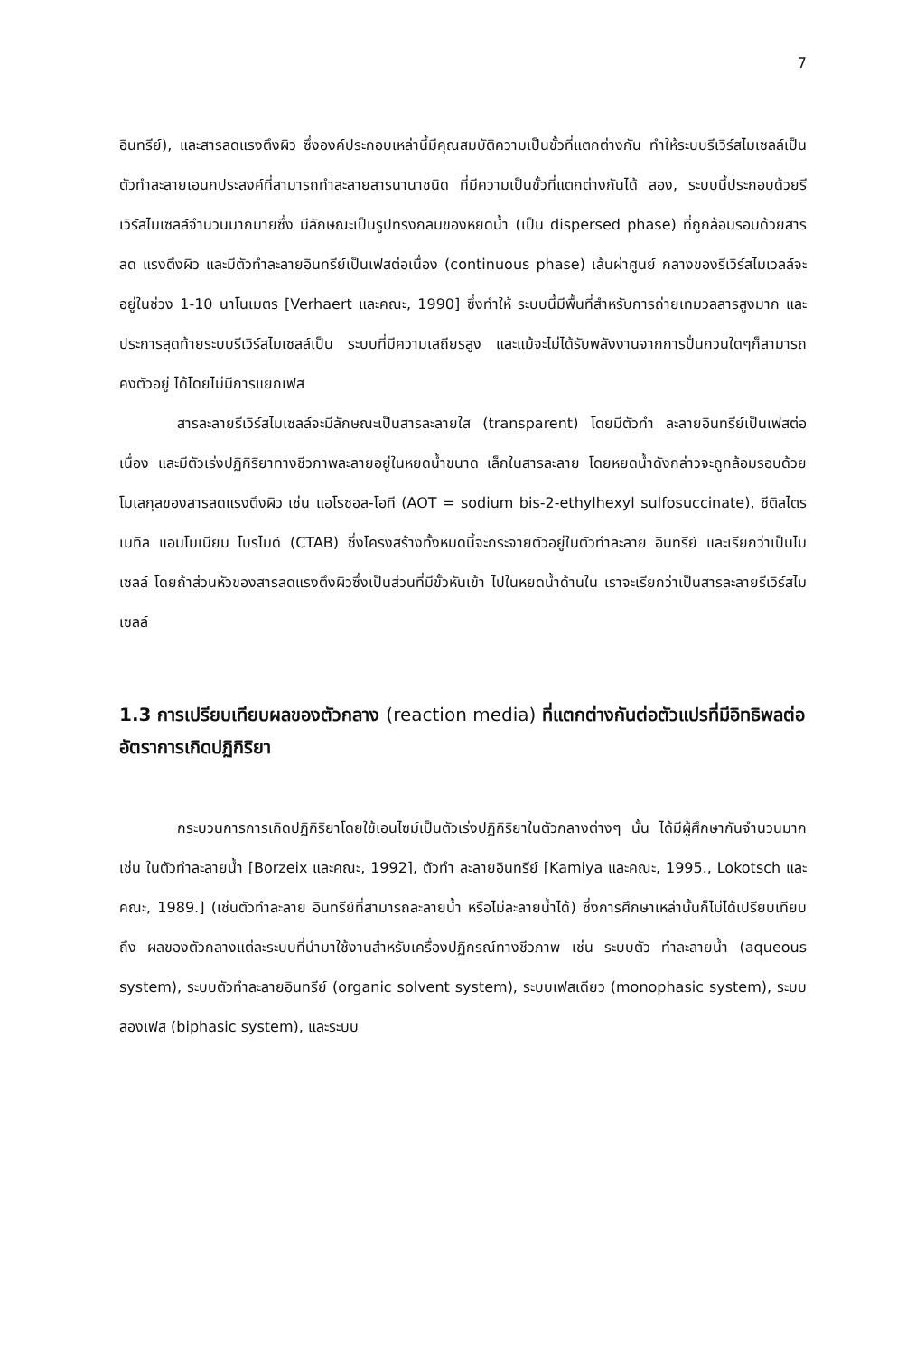7
อินทรีย์), และสารลดแรงตึงผิว ซึ่งองค์ประกอบเหล่านี้มีคุณสมบัติความเป็นขั้วที่แตกต่างกัน ทำให้ระบบรีเวิร์สไมเซลล์เป็นตัวทำละลายเอนกประสงค์ที่สามารถทำละลายสารนานาชนิด ที่มีความเป็นขั้วที่แตกต่างกันได้ สอง, ระบบนี้ประกอบด้วยรีเวิร์สไมเซลล์จำนวนมากมายซึ่ง มีลักษณะเป็นรูปทรงกลมของหยดน้ำ (เป็น dispersed phase) ที่ถูกล้อมรอบด้วยสารลด แรงตึงผิว และมีตัวทำละลายอินทรีย์เป็นเฟสต่อเนื่อง (continuous phase) เส้นผ่าศูนย์ กลางของรีเวิร์สไมเวลล์จะอยู่ในช่วง 1-10 นาโนเมตร [Verhaert และคณะ, 1990] ซึ่งทำให้ ระบบนี้มีพื้นที่สำหรับการถ่ายเทมวลสารสูงมาก และประการสุดท้ายระบบรีเวิร์สไมเซลล์เป็น ระบบที่มีความเสถียรสูง และแม้จะไม่ได้รับพลังงานจากการปั่นกวนใดๆก็สามารถคงตัวอยู่ ได้โดยไม่มีการแยกเฟส
สารละลายรีเวิร์สไมเซลล์จะมีลักษณะเป็นสารละลายใส (transparent) โดยมีตัวทำ ละลายอินทรีย์เป็นเฟสต่อเนื่อง และมีตัวเร่งปฏิกิริยาทางชีวภาพละลายอยู่ในหยดน้ำขนาด เล็กในสารละลาย โดยหยดน้ำดังกล่าวจะถูกล้อมรอบด้วยโมเลกุลของสารลดแรงตึงผิว เช่น แอโรซอล-โอที (AOT = sodium bis-2-ethylhexyl sulfosuccinate), ซีติลไตรเมทิล แอมโมเนียม โบรไมด์ (CTAB) ซึ่งโครงสร้างทั้งหมดนี้จะกระจายตัวอยู่ในตัวทำละลาย อินทรีย์ และเรียกว่าเป็นไมเซลล์ โดยถ้าส่วนหัวของสารลดแรงตึงผิวซึ่งเป็นส่วนที่มีขั้วหันเข้า ไปในหยดน้ำด้านใน เราจะเรียกว่าเป็นสารละลายรีเวิร์สไมเซลล์
1.3 การเปรียบเทียบผลของตัวกลาง (reaction media) ที่แตกต่างกันต่อตัวแปรที่มีอิทธิพลต่ออัตราการเกิดปฏิกิริยา
กระบวนการการเกิดปฏิกิริยาโดยใช้เอนไซม์เป็นตัวเร่งปฏิกิริยาในตัวกลางต่างๆ นั้น ได้มีผู้ศึกษากันจำนวนมาก เช่น ในตัวทำละลายน้ำ [Borzeix และคณะ, 1992], ตัวทำ ละลายอินทรีย์ [Kamiya และคณะ, 1995., Lokotsch และคณะ, 1989.] (เช่นตัวทำละลาย อินทรีย์ที่สามารถละลายน้ำ หรือไม่ละลายน้ำได้) ซึ่งการศึกษาเหล่านั้นก็ไม่ได้เปรียบเทียบถึง ผลของตัวกลางแต่ละระบบที่นำมาใช้งานสำหรับเครื่องปฏิกรณ์ทางชีวภาพ เช่น ระบบตัว ทำละลายน้ำ (aqueous system), ระบบตัวทำละลายอินทรีย์ (organic solvent system), ระบบเฟสเดียว (monophasic system), ระบบสองเฟส (biphasic system), และระบบ